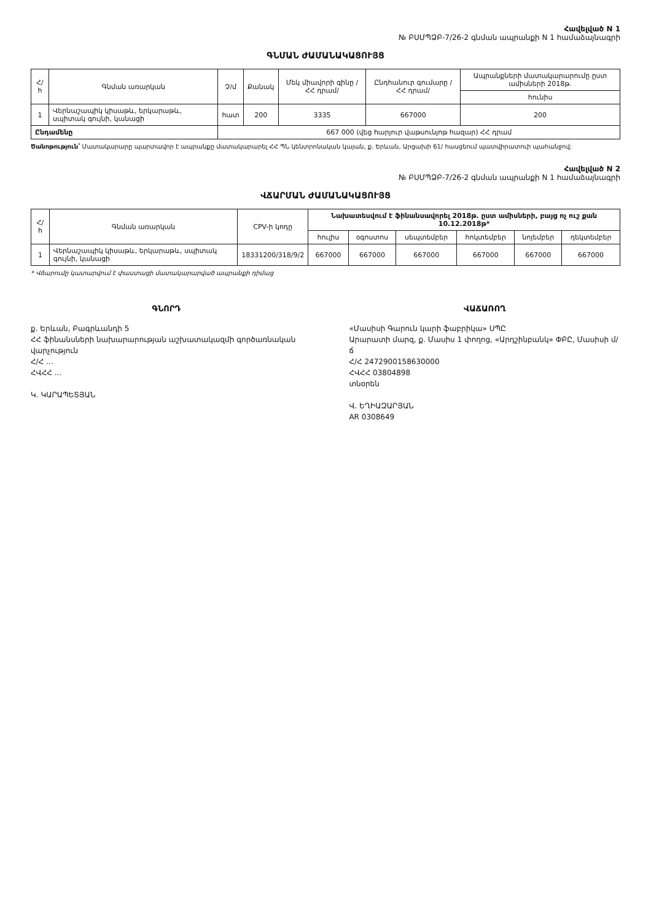Հավելված N 1
№ ԲՍՄՊՁԲ-7/26-2 գնման ապրանքի N 1 համաձայնագրի
ԳՆՄԱՆ ԺԱՄԱՆԱԿԱՑՈՒՅՑ
| Հ/հ | Գնման առարկան | Չ/մ | Քանակ | Մեկ միավորի գինը /ՀՀ դրամ/ | Ընդհանուր գումարը /ՀՀ դրամ/ | Ապրանքների մատակարարումը ըստ ամիսների 2018թ. |
| --- | --- | --- | --- | --- | --- | --- |
| | | | | | | հունիս |
| 1 | Վերնաշապիկ կիսաթև, երկարաթև, սպիտակ գույնի, կանացի | հատ | 200 | 3335 | 667000 | 200 |
| Ընդամենը | | 667 000 (վեց հարյուր վաթսունյոթ հազար) ՀՀ դրամ | | | | |
Ծանոթություն՝ Մատակարարը պարտավոր է ապրանքը մատակարարել ՀՀ ՊՆ կենտրոնական կայան, ք. Երևան, Արցախի 61/ հասցեում պատվիրատուի պահանջով:
Հավելված N 2
№ ԲՍՄՊՁԲ-7/26-2 գնման ապրանքի N 1 համաձայնագրի
ՎՃԱՐՄԱՆ ԺԱՄԱՆԱԿԱՑՈՒՅՑ
| Հ/հ | Գնման առարկան | CPV-ի կոդը | Նախատեսվում է ֆինանսավորել 2018թ. ըստ ամիսների, բայց ոչ ուշ քան 10.12.2018թ* | | | | | |
| --- | --- | --- | --- | --- | --- | --- | --- | --- |
| | | | հուլիս | օգոստոս | սեպտեմբեր | հոկտեմբեր | նոյեմբեր | դեկտեմբեր |
| 1 | Վերնաշապիկ կիսաթև, երկարաթև, սպիտակ գույնի, կանացի | 18331200/318/9/2 | 667000 | 667000 | 667000 | 667000 | 667000 | 667000 |
* Վճարումը կատարվում է փաստացի մատակարարված ապրանքի դիմաց
ԳՆՈՐԴ
ք. Երևան, Բագրևանդի 5
ՀՀ ֆինանսների նախարարության աշխատակազմի գործառնական վարչություն
Հ/Հ ...
ՀՎՀՀ ...
Կ. ԿԱՐԱՊԵՏՅԱՆ
ՎԱՃԱՌՈՂ
«Մասիսի Գարուն կարի ֆաբրիկա» ՍՊԸ
Արարատի մարզ, ք. Մասիս 1 փողոց, «Արդշինբանկ» ՓԲԸ, Մասիսի մ/ճ
Հ/Հ 2472900158630000
ՀՎՀՀ 03804898
տնօրեն
Վ. ԵՂԻԱԶԱՐՅԱՆ
AR 0308649